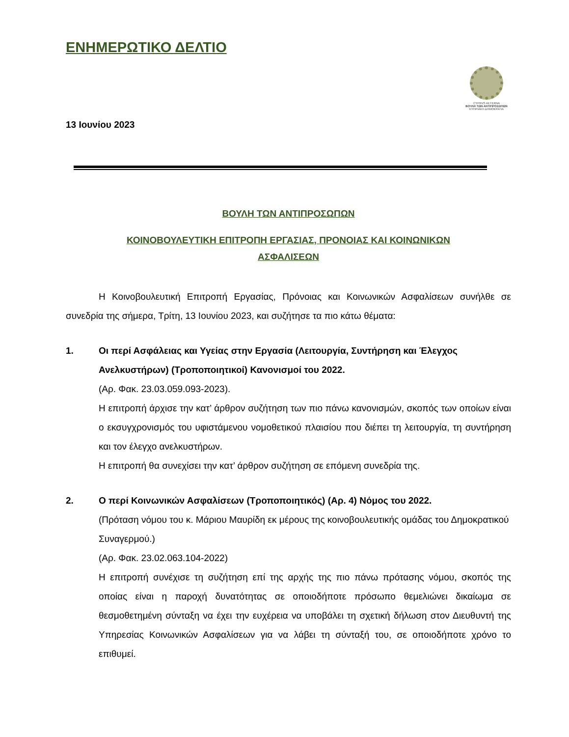ΕΝΗΜΕΡΩΤΙΚΟ ΔΕΛΤΙΟ
CYPRVS AETERNA
ΒΟΥΛΗ ΤΩΝ ΑΝΤΙΠΡΟΣΩΠΩΝ
ΚΥΠΡΙΑΚΗ ΔΗΜΟΚΡΑΤΙΑ
13 Ιουνίου 2023
ΒΟΥΛΗ ΤΩΝ ΑΝΤΙΠΡΟΣΩΠΩΝ
ΚΟΙΝΟΒΟΥΛΕΥΤΙΚΗ ΕΠΙΤΡΟΠΗ ΕΡΓΑΣΙΑΣ, ΠΡΟΝΟΙΑΣ ΚΑΙ ΚΟΙΝΩΝΙΚΩΝ
ΑΣΦΑΛΙΣΕΩΝ
Η Κοινοβουλευτική Επιτροπή Εργασίας, Πρόνοιας και Κοινωνικών Ασφαλίσεων συνήλθε σε συνεδρία της σήμερα, Τρίτη, 13 Ιουνίου 2023, και συζήτησε τα πιο κάτω θέματα:
1. Οι περί Ασφάλειας και Υγείας στην Εργασία (Λειτουργία, Συντήρηση και Έλεγχος Ανελκυστήρων) (Τροποποιητικοί) Κανονισμοί του 2022.
(Αρ. Φακ. 23.03.059.093-2023).
Η επιτροπή άρχισε την κατ’ άρθρον συζήτηση των πιο πάνω κανονισμών, σκοπός των οποίων είναι ο εκσυγχρονισμός του υφιστάμενου νομοθετικού πλαισίου που διέπει τη λειτουργία, τη συντήρηση και τον έλεγχο ανελκυστήρων.
Η επιτροπή θα συνεχίσει την κατ’ άρθρον συζήτηση σε επόμενη συνεδρία της.
2. Ο περί Κοινωνικών Ασφαλίσεων (Τροποποιητικός) (Αρ. 4) Νόμος του 2022.
(Πρόταση νόμου του κ. Μάριου Μαυρίδη εκ μέρους της κοινοβουλευτικής ομάδας του Δημοκρατικού Συναγερμού.)
(Αρ. Φακ. 23.02.063.104-2022)
Η επιτροπή συνέχισε τη συζήτηση επί της αρχής της πιο πάνω πρότασης νόμου, σκοπός της οποίας είναι η παροχή δυνατότητας σε οποιοδήποτε πρόσωπο θεμελιώνει δικαίωμα σε θεσμοθετημένη σύνταξη να έχει την ευχέρεια να υποβάλει τη σχετική δήλωση στον Διευθυντή της Υπηρεσίας Κοινωνικών Ασφαλίσεων για να λάβει τη σύνταξή του, σε οποιοδήποτε χρόνο το επιθυμεί.